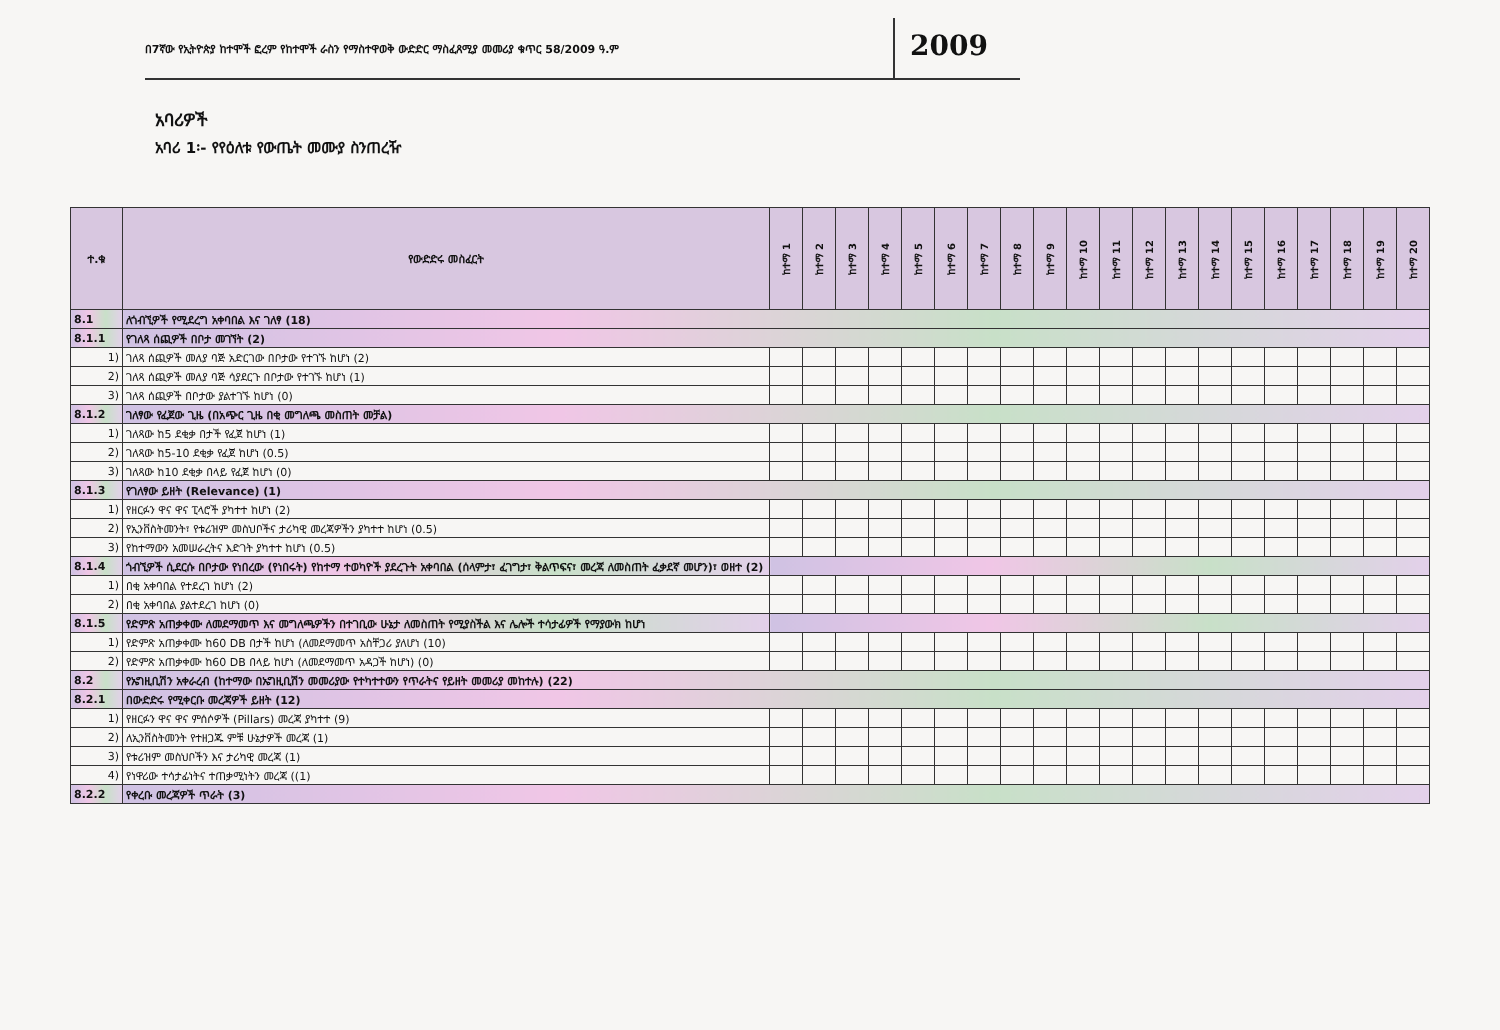በ7ኛው የኢትዮጵያ ከተሞች ፎረም የከተሞች ራስን የማስተዋወቅ ውድድር ማስፈጸሚያ መመሪያ ቁጥር 58/2009 ዓ.ም
2009
አባሪዎች
አባሪ 1፡- የየዕለቱ የውጤት መሙያ ስንጠረዥ
| ተ.ቁ | የውድድሩ መስፈርት | ከተማ 1 | ከተማ 2 | ከተማ 3 | ከተማ 4 | ከተማ 5 | ከተማ 6 | ከተማ 7 | ከተማ 8 | ከተማ 9 | ከተማ 10 | ከተማ 11 | ከተማ 12 | ከተማ 13 | ከተማ 14 | ከተማ 15 | ከተማ 16 | ከተማ 17 | ከተማ 18 | ከተማ 19 | ከተማ 20 |
| --- | --- | --- | --- | --- | --- | --- | --- | --- | --- | --- | --- | --- | --- | --- | --- | --- | --- | --- | --- | --- | --- |
| 8.1 | ለጎብኚዎች የሚደረግ አቀባበል እና ገለፃ (18) | | | | | | | | | | | | | | | | | | | | |
| 8.1.1 | የገለጻ ሰጪዎች በቦታ መገኘት (2) | | | | | | | | | | | | | | | | | | | | |
| 1) | ገለጻ ሰጪዎች መለያ ባጅ አድርገው በቦታው የተገኙ ከሆነ (2) | | | | | | | | | | | | | | | | | | | | |
| 2) | ገለጻ ሰጪዎች መለያ ባጅ ሳያደርጉ በቦታው የተገኙ ከሆነ (1) | | | | | | | | | | | | | | | | | | | | |
| 3) | ገለጻ ሰጪዎች በቦታው ያልተገኙ ከሆነ (0) | | | | | | | | | | | | | | | | | | | | |
| 8.1.2 | ገለፃው የፈጀው ጊዜ (በአጭር ጊዜ በቂ መግለጫ መስጠት መቻል) | | | | | | | | | | | | | | | | | | | | |
| 1) | ገለጻው ከ5 ደቂቃ በታች የፈጀ ከሆነ (1) | | | | | | | | | | | | | | | | | | | | |
| 2) | ገለጻው ከ5-10 ደቂቃ የፈጀ ከሆነ (0.5) | | | | | | | | | | | | | | | | | | | | |
| 3) | ገለጻው ከ10 ደቂቃ በላይ የፈጀ ከሆነ (0) | | | | | | | | | | | | | | | | | | | | |
| 8.1.3 | የገለፃው ይዘት (Relevance) (1) | | | | | | | | | | | | | | | | | | | | |
| 1) | የዘርፉን ዋና ዋና ፒላሮች ያካተተ ከሆነ (2) | | | | | | | | | | | | | | | | | | | | |
| 2) | የኢንቨስትመንት፣ የቱሪዝም መስህቦችና ታሪካዊ መረጃዎችን ያካተተ ከሆነ (0.5) | | | | | | | | | | | | | | | | | | | | |
| 3) | የከተማውን አመሠራረትና እድገት ያካተተ ከሆነ (0.5) | | | | | | | | | | | | | | | | | | | | |
| 8.1.4 | ጎብኚዎች ሲደርሱ በቦታው የነበረው (የነበሩት) የከተማ ተወካዮች ያደረጉት አቀባበል (ሰላምታ፣ ፈገግታ፣ ቅልጥፍና፣ መረጃ ለመስጠት ፈቃደኛ መሆን)፣ ወዘተ (2) | | | | | | | | | | | | | | | | | | | | |
| 1) | በቂ አቀባበል የተደረገ ከሆነ (2) | | | | | | | | | | | | | | | | | | | | |
| 2) | በቂ አቀባበል ያልተደረገ ከሆነ (0) | | | | | | | | | | | | | | | | | | | | |
| 8.1.5 | የድምጽ አጠቃቀሙ ለመደማመጥ እና መግለጫዎችን በተገቢው ሁኔታ ለመስጠት የሚያስችል እና ሌሎች ተሳታፊዎች የማያውክ ከሆነ | | | | | | | | | | | | | | | | | | | | |
| 1) | የድምጽ አጠቃቀሙ ከ60 DB በታች ከሆነ (ለመደማመጥ አስቸጋሪ ያለሆነ (10) | | | | | | | | | | | | | | | | | | | | |
| 2) | የድምጽ አጠቃቀሙ ከ60 DB በላይ ከሆነ (ለመደማመጥ አዳጋች ከሆነ) (0) | | | | | | | | | | | | | | | | | | | | |
| 8.2 | የኤግዚቢሽን አቀራረብ (ከተማው በኤግዚቢሽን መመሪያው የተካተተውን የጥራትና የይዘት መመሪያ መከተሉ) (22) | | | | | | | | | | | | | | | | | | | | |
| 8.2.1 | በውድድሩ የሚቀርቡ መረጃዎች ይዘት (12) | | | | | | | | | | | | | | | | | | | | |
| 1) | የዘርፉን ዋና ዋና ምሰሶዎች (Pillars) መረጃ ያካተተ (9) | | | | | | | | | | | | | | | | | | | | |
| 2) | ለኢንቨስትመንት የተዘጋጁ ምቹ ሁኔታዎች መረጃ (1) | | | | | | | | | | | | | | | | | | | | |
| 3) | የቱሪዝም መስህቦችን እና ታሪካዊ መረጃ (1) | | | | | | | | | | | | | | | | | | | | |
| 4) | የነዋሪው ተሳታፊነትና ተጠቃሚነትን መረጃ ((1) | | | | | | | | | | | | | | | | | | | | |
| 8.2.2 | የቀረቡ መረጃዎች ጥራት (3) | | | | | | | | | | | | | | | | | | | | |